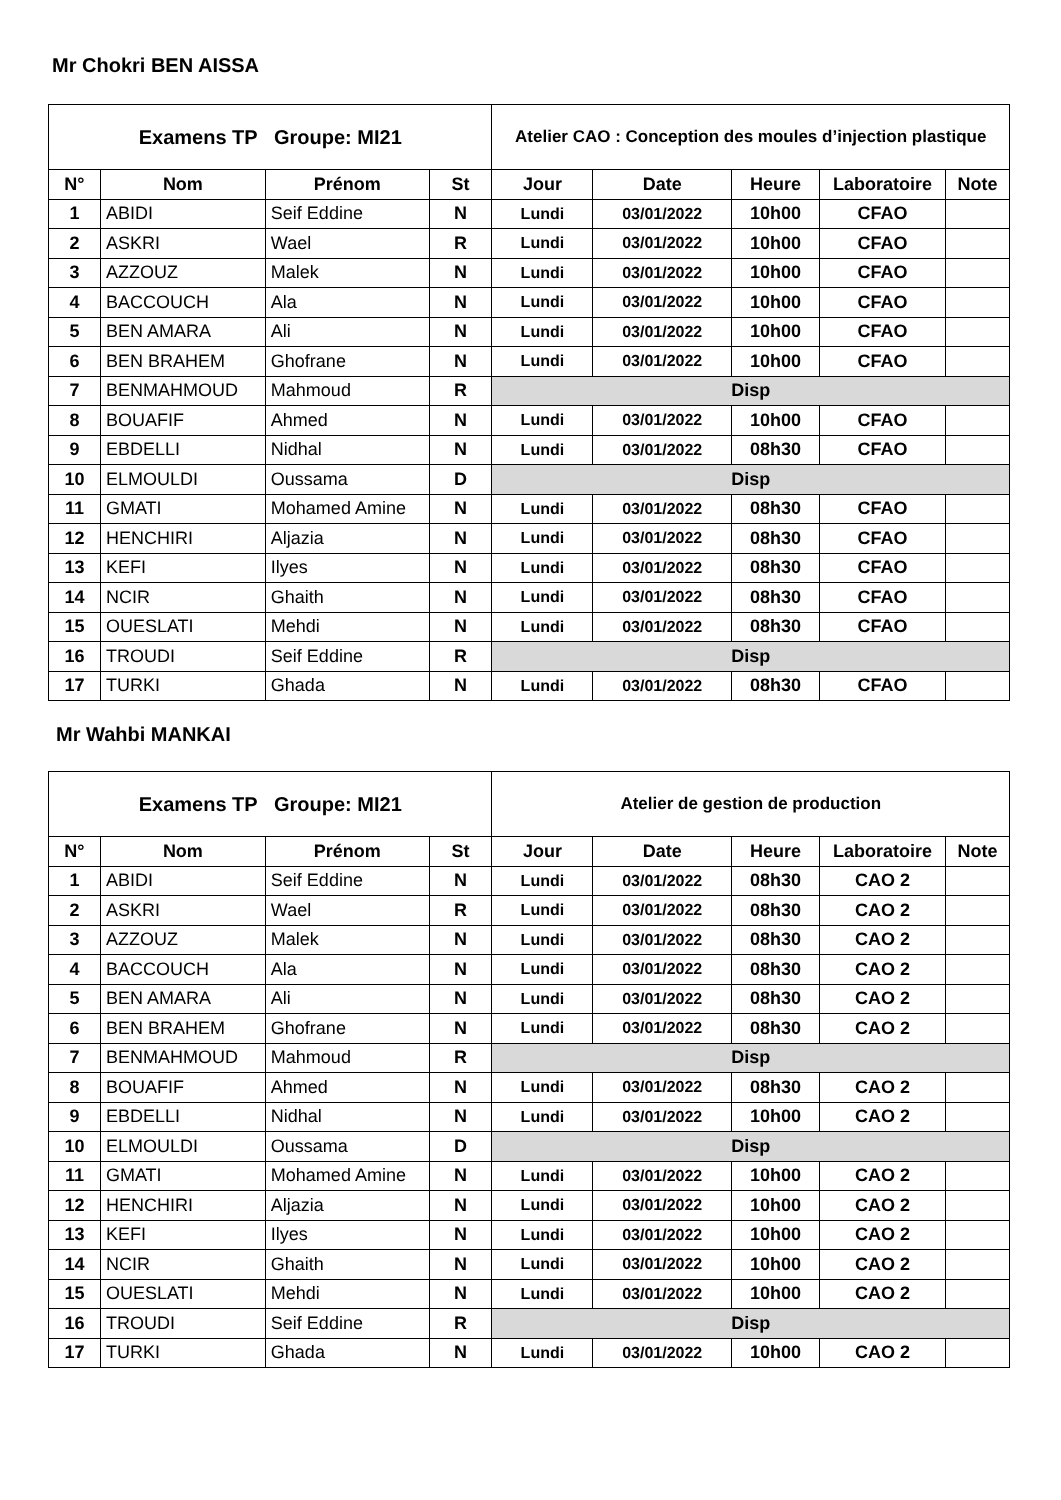Mr Chokri BEN AISSA
| Examens TP Groupe: MI21 | | | | Atelier CAO : Conception des moules d’injection plastique | | | | |
| --- | --- | --- | --- | --- | --- | --- | --- | --- |
| N° | Nom | Prénom | St | Jour | Date | Heure | Laboratoire | Note |
| 1 | ABIDI | Seif Eddine | N | Lundi | 03/01/2022 | 10h00 | CFAO | |
| 2 | ASKRI | Wael | R | Lundi | 03/01/2022 | 10h00 | CFAO | |
| 3 | AZZOUZ | Malek | N | Lundi | 03/01/2022 | 10h00 | CFAO | |
| 4 | BACCOUCH | Ala | N | Lundi | 03/01/2022 | 10h00 | CFAO | |
| 5 | BEN AMARA | Ali | N | Lundi | 03/01/2022 | 10h00 | CFAO | |
| 6 | BEN BRAHEM | Ghofrane | N | Lundi | 03/01/2022 | 10h00 | CFAO | |
| 7 | BENMAHMOUD | Mahmoud | R | Disp | | | | |
| 8 | BOUAFIF | Ahmed | N | Lundi | 03/01/2022 | 10h00 | CFAO | |
| 9 | EBDELLI | Nidhal | N | Lundi | 03/01/2022 | 08h30 | CFAO | |
| 10 | ELMOULDI | Oussama | D | Disp | | | | |
| 11 | GMATI | Mohamed Amine | N | Lundi | 03/01/2022 | 08h30 | CFAO | |
| 12 | HENCHIRI | Aljazia | N | Lundi | 03/01/2022 | 08h30 | CFAO | |
| 13 | KEFI | Ilyes | N | Lundi | 03/01/2022 | 08h30 | CFAO | |
| 14 | NCIR | Ghaith | N | Lundi | 03/01/2022 | 08h30 | CFAO | |
| 15 | OUESLATI | Mehdi | N | Lundi | 03/01/2022 | 08h30 | CFAO | |
| 16 | TROUDI | Seif Eddine | R | Disp | | | | |
| 17 | TURKI | Ghada | N | Lundi | 03/01/2022 | 08h30 | CFAO | |
Mr Wahbi MANKAI
| Examens TP Groupe: MI21 | | | | Atelier de gestion de production | | | | |
| --- | --- | --- | --- | --- | --- | --- | --- | --- |
| N° | Nom | Prénom | St | Jour | Date | Heure | Laboratoire | Note |
| 1 | ABIDI | Seif Eddine | N | Lundi | 03/01/2022 | 08h30 | CAO 2 | |
| 2 | ASKRI | Wael | R | Lundi | 03/01/2022 | 08h30 | CAO 2 | |
| 3 | AZZOUZ | Malek | N | Lundi | 03/01/2022 | 08h30 | CAO 2 | |
| 4 | BACCOUCH | Ala | N | Lundi | 03/01/2022 | 08h30 | CAO 2 | |
| 5 | BEN AMARA | Ali | N | Lundi | 03/01/2022 | 08h30 | CAO 2 | |
| 6 | BEN BRAHEM | Ghofrane | N | Lundi | 03/01/2022 | 08h30 | CAO 2 | |
| 7 | BENMAHMOUD | Mahmoud | R | Disp | | | | |
| 8 | BOUAFIF | Ahmed | N | Lundi | 03/01/2022 | 08h30 | CAO 2 | |
| 9 | EBDELLI | Nidhal | N | Lundi | 03/01/2022 | 10h00 | CAO 2 | |
| 10 | ELMOULDI | Oussama | D | Disp | | | | |
| 11 | GMATI | Mohamed Amine | N | Lundi | 03/01/2022 | 10h00 | CAO 2 | |
| 12 | HENCHIRI | Aljazia | N | Lundi | 03/01/2022 | 10h00 | CAO 2 | |
| 13 | KEFI | Ilyes | N | Lundi | 03/01/2022 | 10h00 | CAO 2 | |
| 14 | NCIR | Ghaith | N | Lundi | 03/01/2022 | 10h00 | CAO 2 | |
| 15 | OUESLATI | Mehdi | N | Lundi | 03/01/2022 | 10h00 | CAO 2 | |
| 16 | TROUDI | Seif Eddine | R | Disp | | | | |
| 17 | TURKI | Ghada | N | Lundi | 03/01/2022 | 10h00 | CAO 2 | |